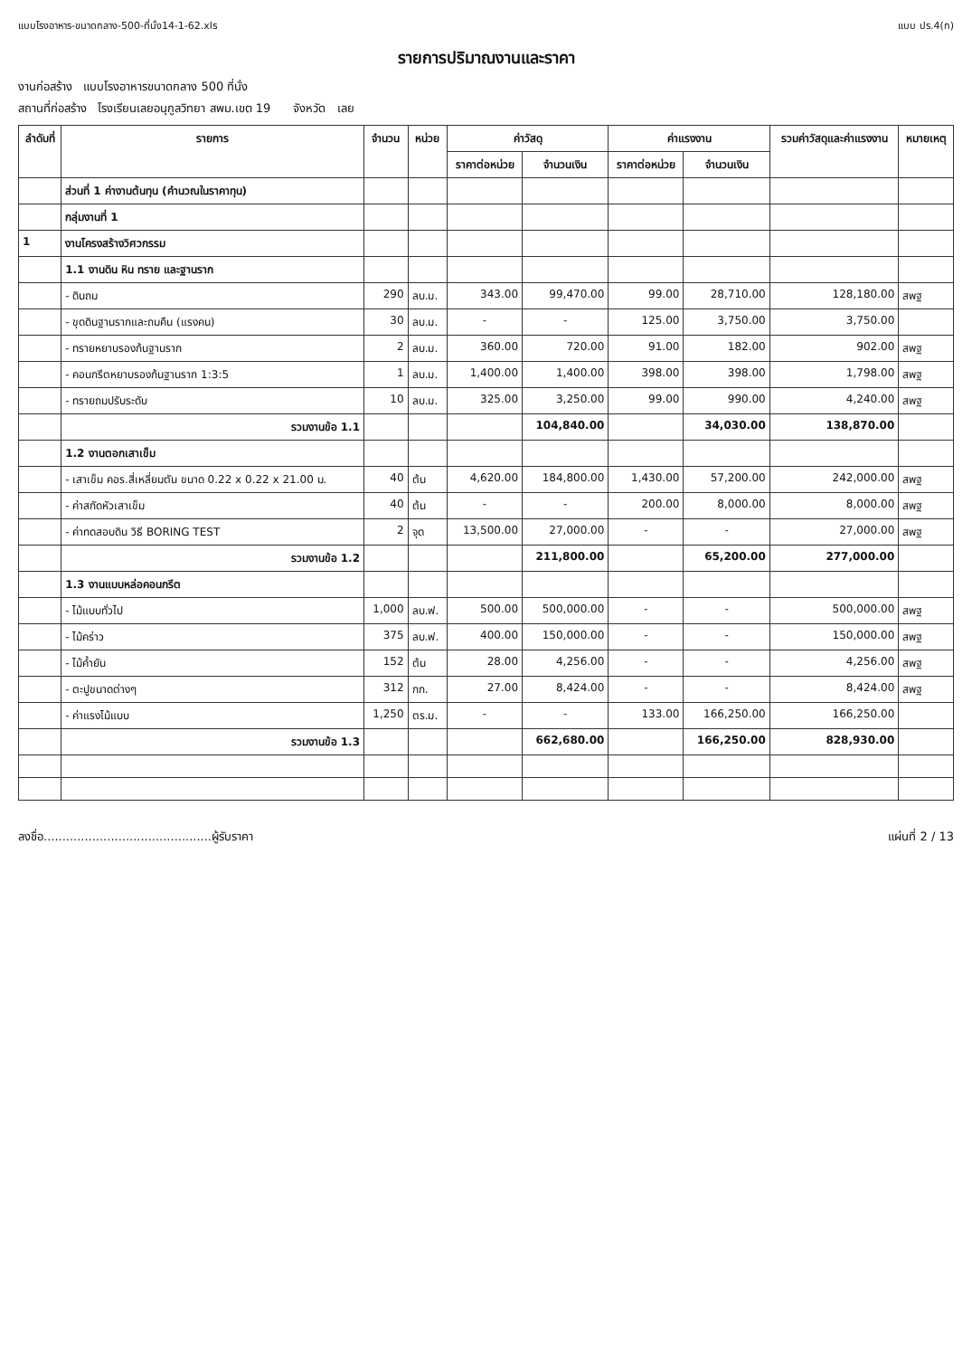แบบโรงอาหาร-ขนาดกลาง-500-ที่นั่ง14-1-62.xls แบบ ปร.4(ก)
รายการปริมาณงานและราคา
งานก่อสร้าง แบบโรงอาหารขนาดกลาง 500 ที่นั่ง
สถานที่ก่อสร้าง โรงเรียนเลยอนุกูลวิทยา สพม.เขต 19 จังหวัด เลย
| ลำดับที่ | รายการ | จำนวน | หน่วย | ค่าวัสดุ | | ค่าแรงงาน | | รวมค่าวัสดุและค่าแรงงาน | หมายเหตุ |
| --- | --- | --- | --- | --- | --- | --- | --- | --- | --- |
| | | | | ราคาต่อหน่วย | จำนวนเงิน | ราคาต่อหน่วย | จำนวนเงิน | | |
| | ส่วนที่ 1 ค่างานต้นทุน (คำนวณในราคาทุน) | | | | | | | | |
| | กลุ่มงานที่ 1 | | | | | | | | |
| 1 | งานโครงสร้างวิศวกรรม | | | | | | | | |
| | 1.1 งานดิน หิน ทราย และฐานราก | | | | | | | | |
| | - ดินถม | 290 | ลบ.ม. | 343.00 | 99,470.00 | 99.00 | 28,710.00 | 128,180.00 | สพฐ |
| | - ขุดดินฐานรากและถมคืน (แรงคน) | 30 | ลบ.ม. | - | - | 125.00 | 3,750.00 | 3,750.00 | |
| | - ทรายหยาบรองก้นฐานราก | 2 | ลบ.ม. | 360.00 | 720.00 | 91.00 | 182.00 | 902.00 | สพฐ |
| | - คอนกรีตหยาบรองก้นฐานราก 1:3:5 | 1 | ลบ.ม. | 1,400.00 | 1,400.00 | 398.00 | 398.00 | 1,798.00 | สพฐ |
| | - ทรายถมปรับระดับ | 10 | ลบ.ม. | 325.00 | 3,250.00 | 99.00 | 990.00 | 4,240.00 | สพฐ |
| | รวมงานข้อ 1.1 | | | | 104,840.00 | | 34,030.00 | 138,870.00 | |
| | 1.2 งานตอกเสาเข็ม | | | | | | | | |
| | - เสาเข็ม คอร.สี่เหลี่ยมตัน ขนาด 0.22 x 0.22 x 21.00 ม. | 40 | ต้น | 4,620.00 | 184,800.00 | 1,430.00 | 57,200.00 | 242,000.00 | สพฐ |
| | - ค่าสกัดหัวเสาเข็ม | 40 | ต้น | - | - | 200.00 | 8,000.00 | 8,000.00 | สพฐ |
| | - ค่าทดสอบดิน วิธี BORING TEST | 2 | จุด | 13,500.00 | 27,000.00 | - | - | 27,000.00 | สพฐ |
| | รวมงานข้อ 1.2 | | | | 211,800.00 | | 65,200.00 | 277,000.00 | |
| | 1.3 งานแบบหล่อคอนกรีต | | | | | | | | |
| | - ไม้แบบทั่วไป | 1,000 | ลบ.ฟ. | 500.00 | 500,000.00 | - | - | 500,000.00 | สพฐ |
| | - ไม้คร่าว | 375 | ลบ.ฟ. | 400.00 | 150,000.00 | - | - | 150,000.00 | สพฐ |
| | - ไม้ค้ำยัน | 152 | ต้น | 28.00 | 4,256.00 | - | - | 4,256.00 | สพฐ |
| | - ตะปูขนาดต่างๆ | 312 | กก. | 27.00 | 8,424.00 | - | - | 8,424.00 | สพฐ |
| | - ค่าแรงไม้แบบ | 1,250 | ตร.ม. | - | - | 133.00 | 166,250.00 | 166,250.00 | |
| | รวมงานข้อ 1.3 | | | | 662,680.00 | | 166,250.00 | 828,930.00 | |
ลงชื่อ.............................................ผู้รับราคา แผ่นที่ 2 / 13